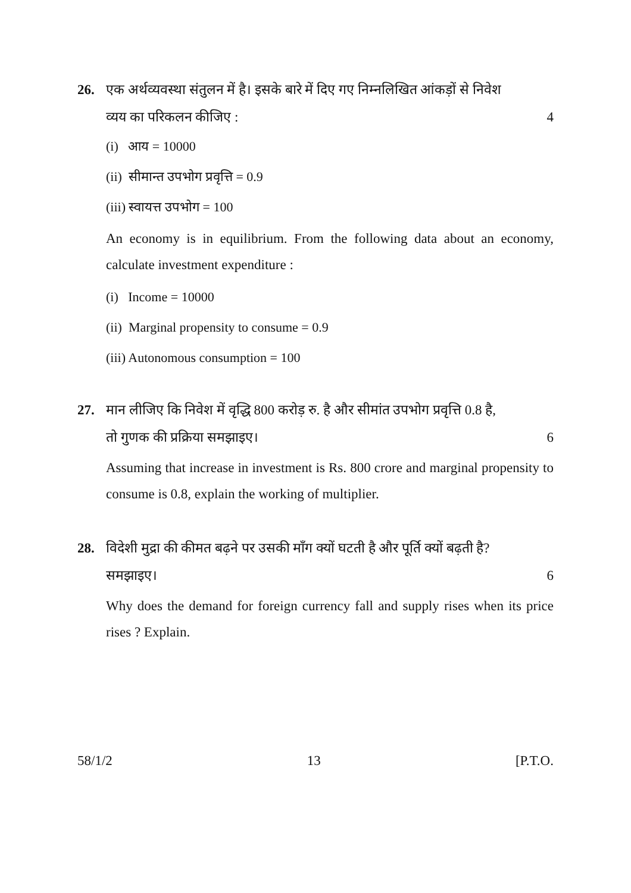26. एक अर्थव्यवस्था संतुलन में है। इसके बारे में दिए गए निम्नलिखित आंकड़ों से निवेश
व्यय का परिकलन कीजिए : 4
(i) आय = 10000
(ii) सीमान्त उपभोग प्रवृत्ति = 0.9
(iii) स्वायत्त उपभोग = 100
An economy is in equilibrium. From the following data about an economy, calculate investment expenditure :
(i) Income = 10000
(ii) Marginal propensity to consume = 0.9
(iii) Autonomous consumption = 100
27. मान लीजिए कि निवेश में वृद्धि 800 करोड़ रु. है और सीमांत उपभोग प्रवृत्ति 0.8 है,
तो गुणक की प्रक्रिया समझाइए। 6
Assuming that increase in investment is Rs. 800 crore and marginal propensity to consume is 0.8, explain the working of multiplier.
28. विदेशी मुद्रा की कीमत बढ़ने पर उसकी माँग क्यों घटती है और पूर्ति क्यों बढ़ती है?
समझाइए। 6
Why does the demand for foreign currency fall and supply rises when its price rises ? Explain.
58/1/2 13 [P.T.O.